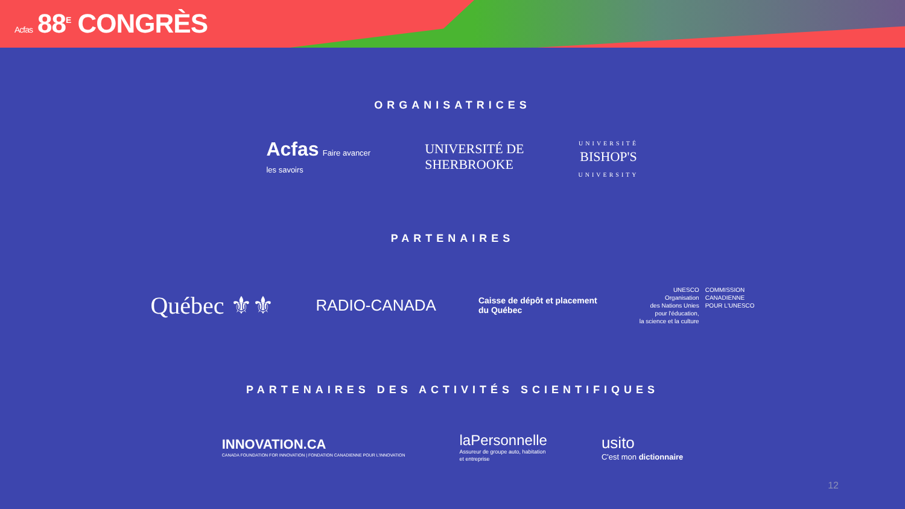Acfas 88<sup>E</sup> CONGRÈS
ORGANISATRICES
Acfas Faire avancer
les savoirs
UNIVERSITÉ DE
SHERBROOKE
UNIVERSITÉ
BISHOP'S
UNIVERSITY
PARTENAIRES
Québec ⚜⚜
RADIO-CANADA
Caisse de dépôt et placement
du Québec
UNESCO
Organisation
des Nations Unies
pour l'éducation,
la science et la culture
COMMISSION
CANADIENNE
POUR L'UNESCO
PARTENAIRES DES ACTIVITÉS SCIENTIFIQUES
INNOVATION.CA
CANADA FOUNDATION FOR INNOVATION | FONDATION CANADIENNE POUR L'INNOVATION
laPersonnelle
Assureur de groupe auto, habitation
et entreprise
usito
C'est mon dictionnaire
12